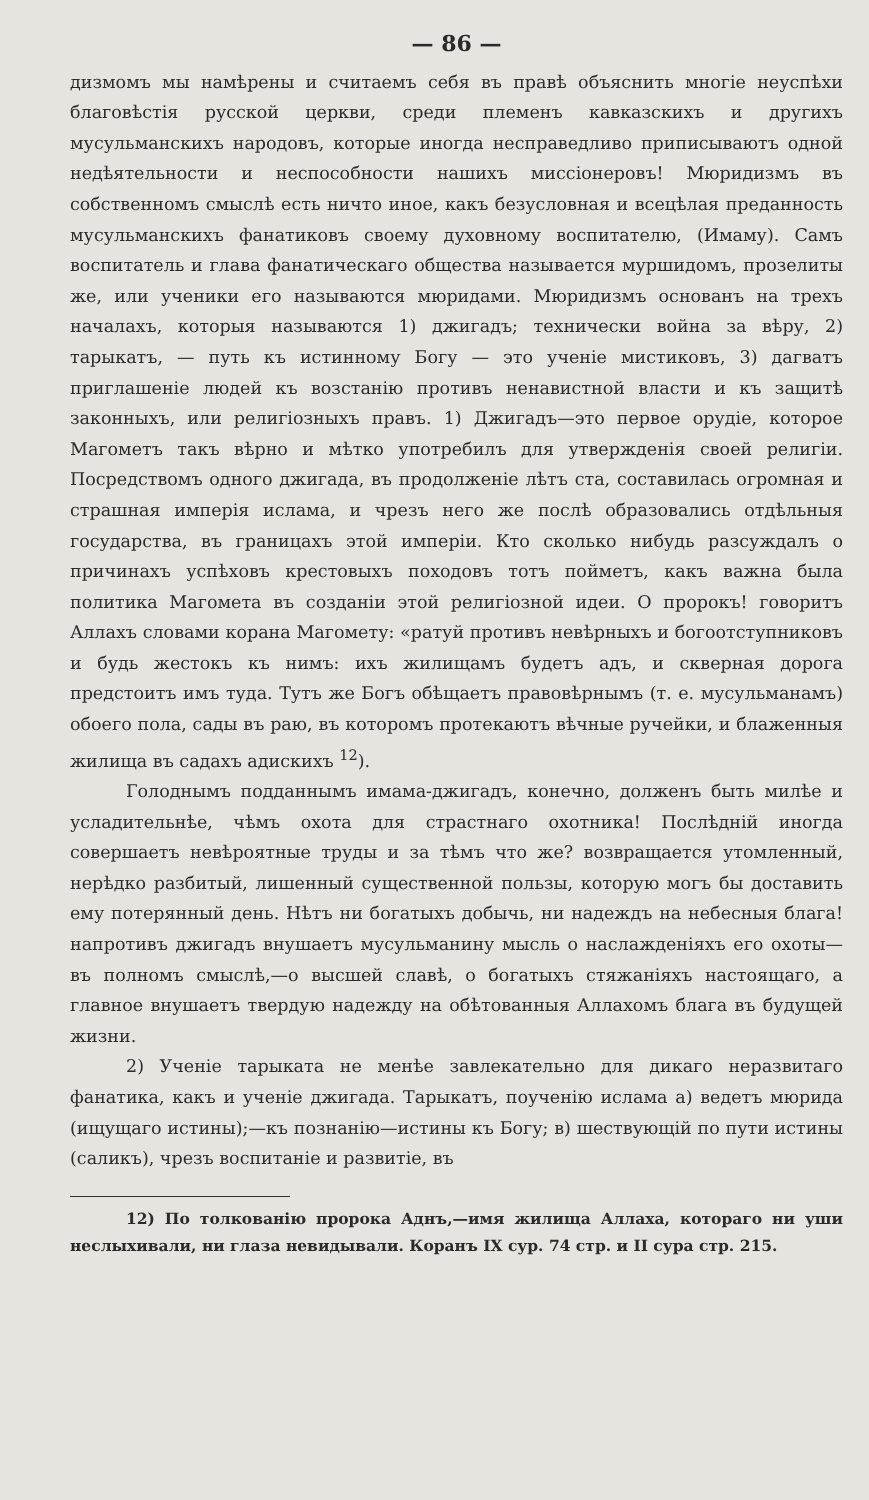— 86 —
дизмомъ мы намѣрены и считаемъ себя въ правѣ объяснить многіе неуспѣхи благовѣстія русской церкви, среди племенъ кавказскихъ и другихъ мусульманскихъ народовъ, которые иногда несправедливо приписываютъ одной недѣятельности и неспособности нашихъ миссіонеровъ! Мюридизмъ въ собственномъ смыслѣ есть ничто иное, какъ безусловная и всецѣлая преданность мусульманскихъ фанатиковъ своему духовному воспитателю, (Имаму). Самъ воспитатель и глава фанатическаго общества называется муршидомъ, прозелиты же, или ученики его называются мюридами. Мюридизмъ основанъ на трехъ началахъ, которыя называются 1) джигадъ; технически война за вѣру, 2) тарыкатъ, — путь къ истинному Богу — это ученіе мистиковъ, 3) дагватъ приглашеніе людей къ возстанію противъ ненавистной власти и къ защитѣ законныхъ, или религіозныхъ правъ. 1) Джигадъ—это первое орудіе, которое Магометъ такъ вѣрно и мѣтко употребилъ для утвержденія своей религіи. Посредствомъ одного джигада, въ продолженіе лѣтъ ста, составилась огромная и страшная имперія ислама, и чрезъ него же послѣ образовались отдѣльныя государства, въ границахъ этой имперіи. Кто сколько нибудь разсуждалъ о причинахъ успѣховъ крестовыхъ походовъ тотъ пойметъ, какъ важна была политика Магомета въ созданіи этой религіозной идеи. О пророкъ! говоритъ Аллахъ словами корана Магомету: «ратуй противъ невѣрныхъ и богоотступниковъ и будь жестокъ къ нимъ: ихъ жилищамъ будетъ адъ, и скверная дорога предстоитъ имъ туда. Тутъ же Богъ обѣщаетъ правовѣрнымъ (т. е. мусульманамъ) обоего пола, сады въ раю, въ которомъ протекаютъ вѣчные ручейки, и блаженныя жилища въ садахъ адискихъ <sup>12</sup>).
Голоднымъ подданнымъ имама-джигадъ, конечно, долженъ быть милѣе и усладительнѣе, чѣмъ охота для страстнаго охотника! Послѣдній иногда совершаетъ невѣроятные труды и за тѣмъ что же? возвращается утомленный, нерѣдко разбитый, лишенный существенной пользы, которую могъ бы доставить ему потерянный день. Нѣтъ ни богатыхъ добычь, ни надеждъ на небесныя блага! напротивъ джигадъ внушаетъ мусульманину мысль о наслажденіяхъ его охоты—въ полномъ смыслѣ,—о высшей славѣ, о богатыхъ стяжаніяхъ настоящаго, а главное внушаетъ твердую надежду на обѣтованныя Аллахомъ блага въ будущей жизни.
2) Ученіе тарыката не менѣе завлекательно для дикаго неразвитаго фанатика, какъ и ученіе джигада. Тарыкатъ, поученію ислама а) ведетъ мюрида (ищущаго истины);—къ познанію—истины къ Богу; в) шествующій по пути истины (саликъ), чрезъ воспитаніе и развитіе, въ
12) По толкованію пророка Аднъ,—имя жилища Аллаха, котораго ни уши неслыхивали, ни глаза невидывали. Коранъ IX сур. 74 стр. и II сура стр. 215.